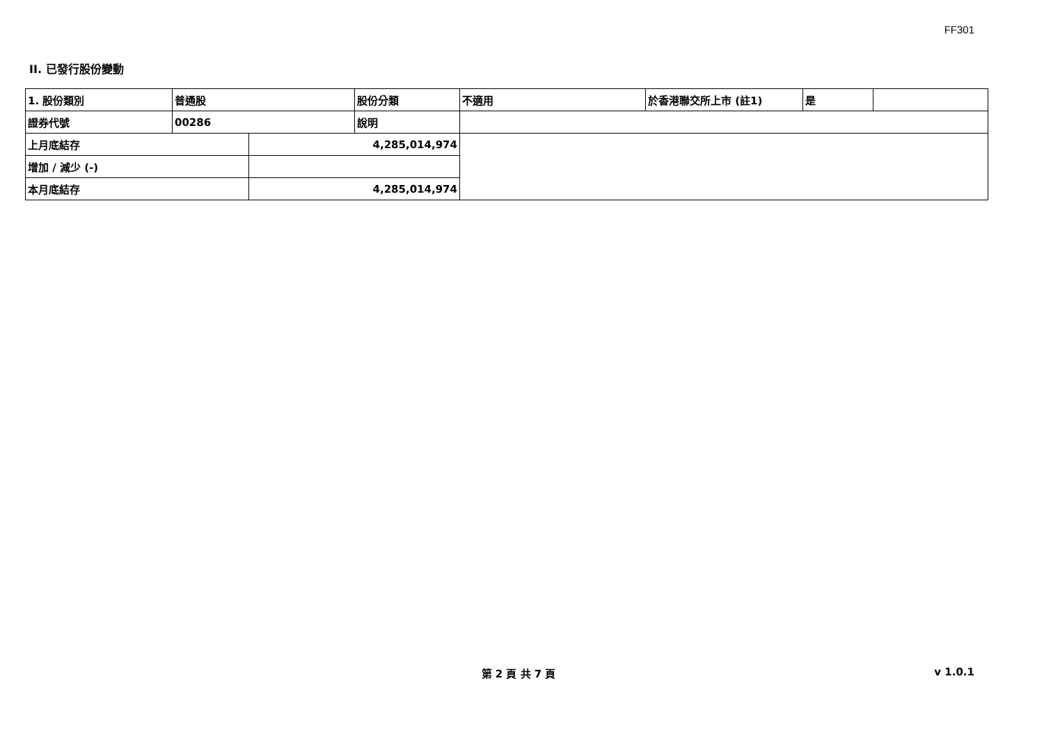FF301
II. 已發行股份變動
| 1. 股份類別 | 普通股 | | 股份分類 | 不適用 | 於香港聯交所上市 (註1) | 是 | |
| 證券代號 | 00286 | | 說明 | | | | |
| 上月底結存 | | 4,285,014,974 | | | | | |
| 增加 / 減少 (-) | | | | | | | |
| 本月底結存 | | 4,285,014,974 | | | | | |
第 2 頁 共 7 頁
v 1.0.1